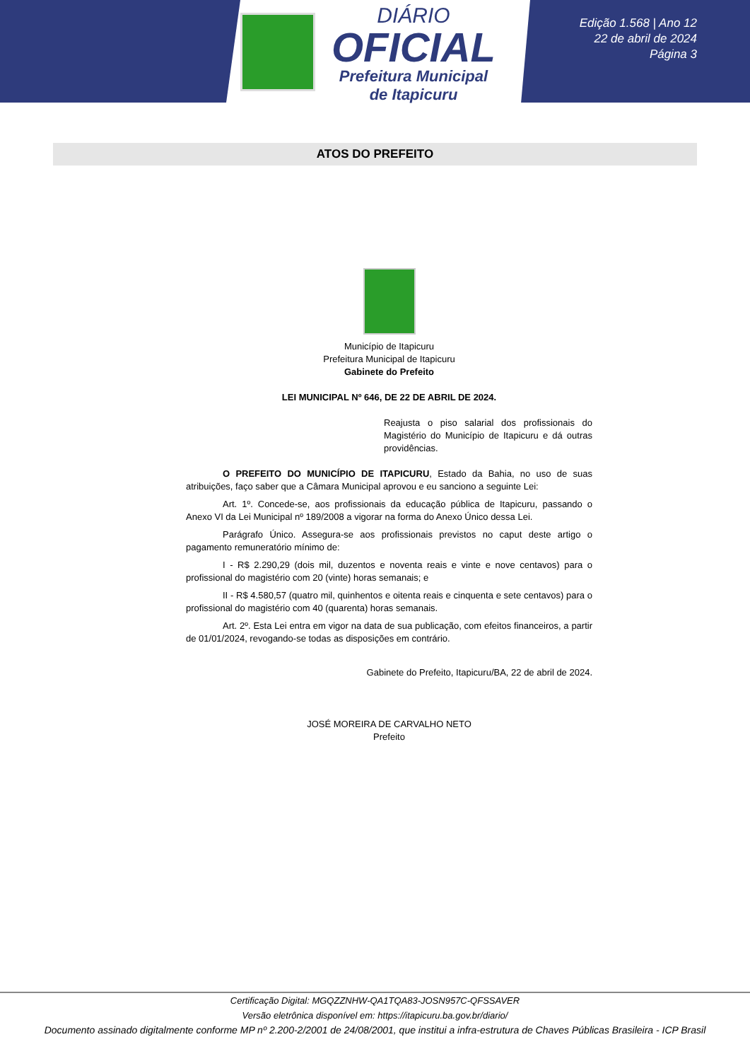DIÁRIO
OFICIAL
Prefeitura Municipal
de Itapicuru
Edição 1.568 | Ano 12
22 de abril de 2024
Página 3
ATOS DO PREFEITO
Município de Itapicuru
Prefeitura Municipal de Itapicuru
Gabinete do Prefeito
LEI MUNICIPAL Nº 646, DE 22 DE ABRIL DE 2024.
Reajusta o piso salarial dos profissionais do Magistério do Município de Itapicuru e dá outras providências.
O PREFEITO DO MUNICÍPIO DE ITAPICURU, Estado da Bahia, no uso de suas atribuições, faço saber que a Câmara Municipal aprovou e eu sanciono a seguinte Lei:
Art. 1º. Concede-se, aos profissionais da educação pública de Itapicuru, passando o Anexo VI da Lei Municipal nº 189/2008 a vigorar na forma do Anexo Único dessa Lei.
Parágrafo Único. Assegura-se aos profissionais previstos no caput deste artigo o pagamento remuneratório mínimo de:
I - R$ 2.290,29 (dois mil, duzentos e noventa reais e vinte e nove centavos) para o profissional do magistério com 20 (vinte) horas semanais; e
II - R$ 4.580,57 (quatro mil, quinhentos e oitenta reais e cinquenta e sete centavos) para o profissional do magistério com 40 (quarenta) horas semanais.
Art. 2º. Esta Lei entra em vigor na data de sua publicação, com efeitos financeiros, a partir de 01/01/2024, revogando-se todas as disposições em contrário.
Gabinete do Prefeito, Itapicuru/BA, 22 de abril de 2024.
JOSÉ MOREIRA DE CARVALHO NETO
Prefeito
Certificação Digital: MGQZZNHW-QA1TQA83-JOSN957C-QFSSAVER
Versão eletrônica disponível em: https://itapicuru.ba.gov.br/diario/
Documento assinado digitalmente conforme MP nº 2.200-2/2001 de 24/08/2001, que institui a infra-estrutura de Chaves Públicas Brasileira - ICP Brasil